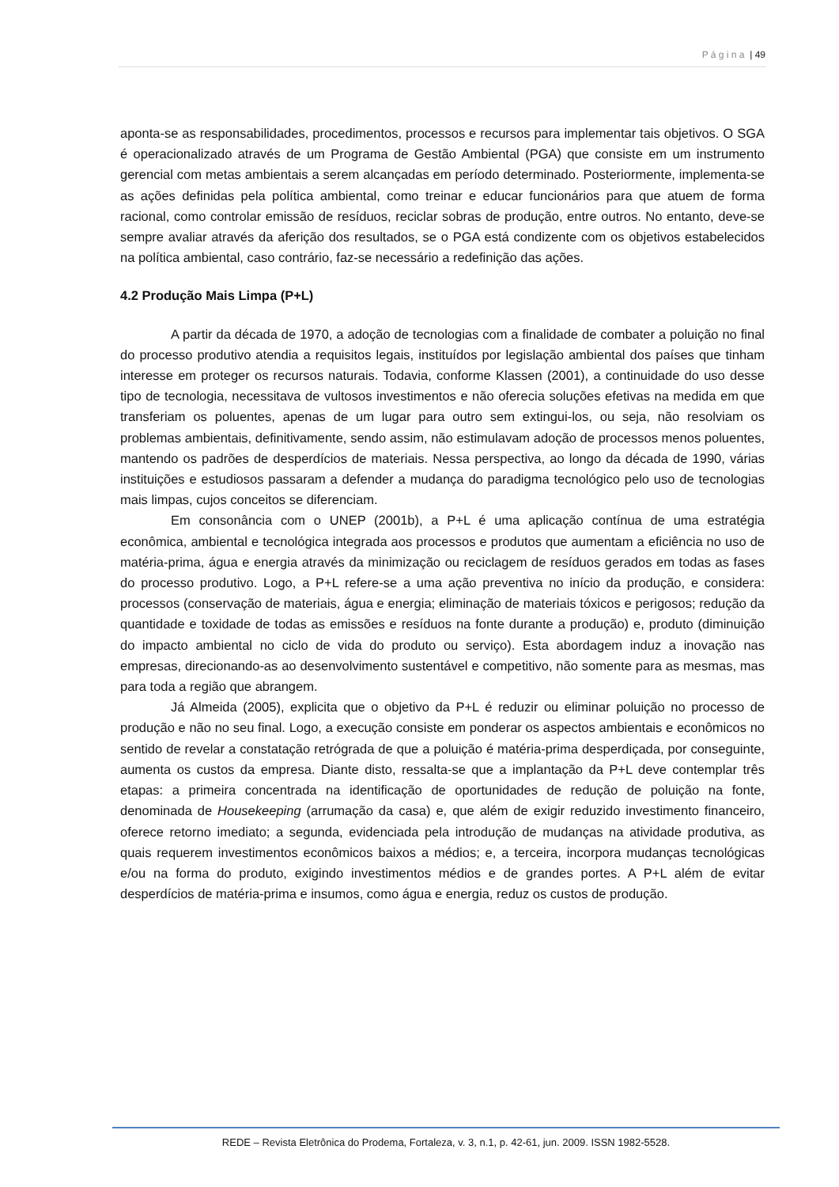P á g i n a | 49
aponta-se as responsabilidades, procedimentos, processos e recursos para implementar tais objetivos. O SGA é operacionalizado através de um Programa de Gestão Ambiental (PGA) que consiste em um instrumento gerencial com metas ambientais a serem alcançadas em período determinado. Posteriormente, implementa-se as ações definidas pela política ambiental, como treinar e educar funcionários para que atuem de forma racional, como controlar emissão de resíduos, reciclar sobras de produção, entre outros. No entanto, deve-se sempre avaliar através da aferição dos resultados, se o PGA está condizente com os objetivos estabelecidos na política ambiental, caso contrário, faz-se necessário a redefinição das ações.
4.2 Produção Mais Limpa (P+L)
A partir da década de 1970, a adoção de tecnologias com a finalidade de combater a poluição no final do processo produtivo atendia a requisitos legais, instituídos por legislação ambiental dos países que tinham interesse em proteger os recursos naturais. Todavia, conforme Klassen (2001), a continuidade do uso desse tipo de tecnologia, necessitava de vultosos investimentos e não oferecia soluções efetivas na medida em que transferiam os poluentes, apenas de um lugar para outro sem extingui-los, ou seja, não resolviam os problemas ambientais, definitivamente, sendo assim, não estimulavam adoção de processos menos poluentes, mantendo os padrões de desperdícios de materiais. Nessa perspectiva, ao longo da década de 1990, várias instituições e estudiosos passaram a defender a mudança do paradigma tecnológico pelo uso de tecnologias mais limpas, cujos conceitos se diferenciam.
Em consonância com o UNEP (2001b), a P+L é uma aplicação contínua de uma estratégia econômica, ambiental e tecnológica integrada aos processos e produtos que aumentam a eficiência no uso de matéria-prima, água e energia através da minimização ou reciclagem de resíduos gerados em todas as fases do processo produtivo. Logo, a P+L refere-se a uma ação preventiva no início da produção, e considera: processos (conservação de materiais, água e energia; eliminação de materiais tóxicos e perigosos; redução da quantidade e toxidade de todas as emissões e resíduos na fonte durante a produção) e, produto (diminuição do impacto ambiental no ciclo de vida do produto ou serviço). Esta abordagem induz a inovação nas empresas, direcionando-as ao desenvolvimento sustentável e competitivo, não somente para as mesmas, mas para toda a região que abrangem.
Já Almeida (2005), explicita que o objetivo da P+L é reduzir ou eliminar poluição no processo de produção e não no seu final. Logo, a execução consiste em ponderar os aspectos ambientais e econômicos no sentido de revelar a constatação retrógrada de que a poluição é matéria-prima desperdiçada, por conseguinte, aumenta os custos da empresa. Diante disto, ressalta-se que a implantação da P+L deve contemplar três etapas: a primeira concentrada na identificação de oportunidades de redução de poluição na fonte, denominada de Housekeeping (arrumação da casa) e, que além de exigir reduzido investimento financeiro, oferece retorno imediato; a segunda, evidenciada pela introdução de mudanças na atividade produtiva, as quais requerem investimentos econômicos baixos a médios; e, a terceira, incorpora mudanças tecnológicas e/ou na forma do produto, exigindo investimentos médios e de grandes portes. A P+L além de evitar desperdícios de matéria-prima e insumos, como água e energia, reduz os custos de produção.
REDE – Revista Eletrônica do Prodema, Fortaleza, v. 3, n.1, p. 42-61, jun. 2009. ISSN 1982-5528.